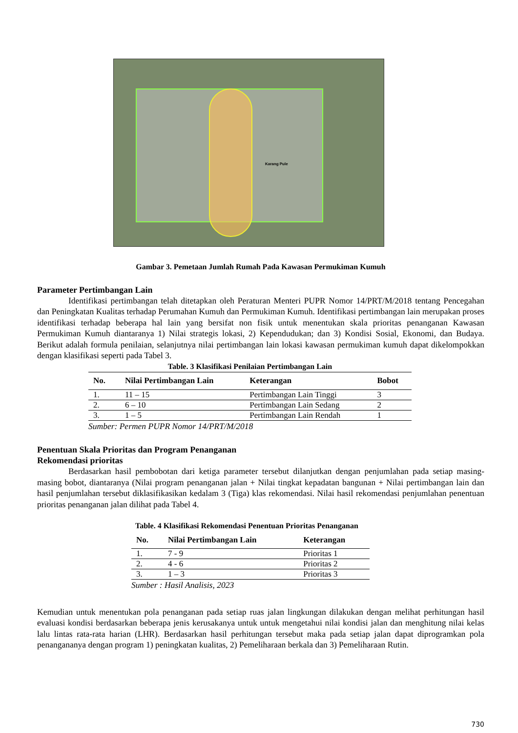Karang Pule
Gambar 3. Pemetaan Jumlah Rumah Pada Kawasan Permukiman Kumuh
Parameter Pertimbangan Lain
Identifikasi pertimbangan telah ditetapkan oleh Peraturan Menteri PUPR Nomor 14/PRT/M/2018 tentang Pencegahan dan Peningkatan Kualitas terhadap Perumahan Kumuh dan Permukiman Kumuh. Identifikasi pertimbangan lain merupakan proses identifikasi terhadap beberapa hal lain yang bersifat non fisik untuk menentukan skala prioritas penanganan Kawasan Permukiman Kumuh diantaranya 1) Nilai strategis lokasi, 2) Kependudukan; dan 3) Kondisi Sosial, Ekonomi, dan Budaya. Berikut adalah formula penilaian, selanjutnya nilai pertimbangan lain lokasi kawasan permukiman kumuh dapat dikelompokkan dengan klasifikasi seperti pada Tabel 3.
Table. 3 Klasifikasi Penilaian Pertimbangan Lain
| No. | Nilai Pertimbangan Lain | Keterangan | Bobot |
| --- | --- | --- | --- |
| 1. | 11 – 15 | Pertimbangan Lain Tinggi | 3 |
| 2. | 6 – 10 | Pertimbangan Lain Sedang | 2 |
| 3. | 1 – 5 | Pertimbangan Lain Rendah | 1 |
Sumber: Permen PUPR Nomor 14/PRT/M/2018
Penentuan Skala Prioritas dan Program Penanganan
Rekomendasi prioritas
Berdasarkan hasil pembobotan dari ketiga parameter tersebut dilanjutkan dengan penjumlahan pada setiap masing-masing bobot, diantaranya (Nilai program penanganan jalan + Nilai tingkat kepadatan bangunan + Nilai pertimbangan lain dan hasil penjumlahan tersebut diklasifikasikan kedalam 3 (Tiga) klas rekomendasi. Nilai hasil rekomendasi penjumlahan penentuan prioritas penanganan jalan dilihat pada Tabel 4.
Table. 4 Klasifikasi Rekomendasi Penentuan Prioritas Penanganan
| No. | Nilai Pertimbangan Lain | Keterangan |
| --- | --- | --- |
| 1. | 7 - 9 | Prioritas 1 |
| 2. | 4 - 6 | Prioritas 2 |
| 3. | 1 – 3 | Prioritas 3 |
Sumber : Hasil Analisis, 2023
Kemudian untuk menentukan pola penanganan pada setiap ruas jalan lingkungan dilakukan dengan melihat perhitungan hasil evaluasi kondisi berdasarkan beberapa jenis kerusakanya untuk untuk mengetahui nilai kondisi jalan dan menghitung nilai kelas lalu lintas rata-rata harian (LHR). Berdasarkan hasil perhitungan tersebut maka pada setiap jalan dapat diprogramkan pola penangananya dengan program 1) peningkatan kualitas, 2) Pemeliharaan berkala dan 3) Pemeliharaan Rutin.
730